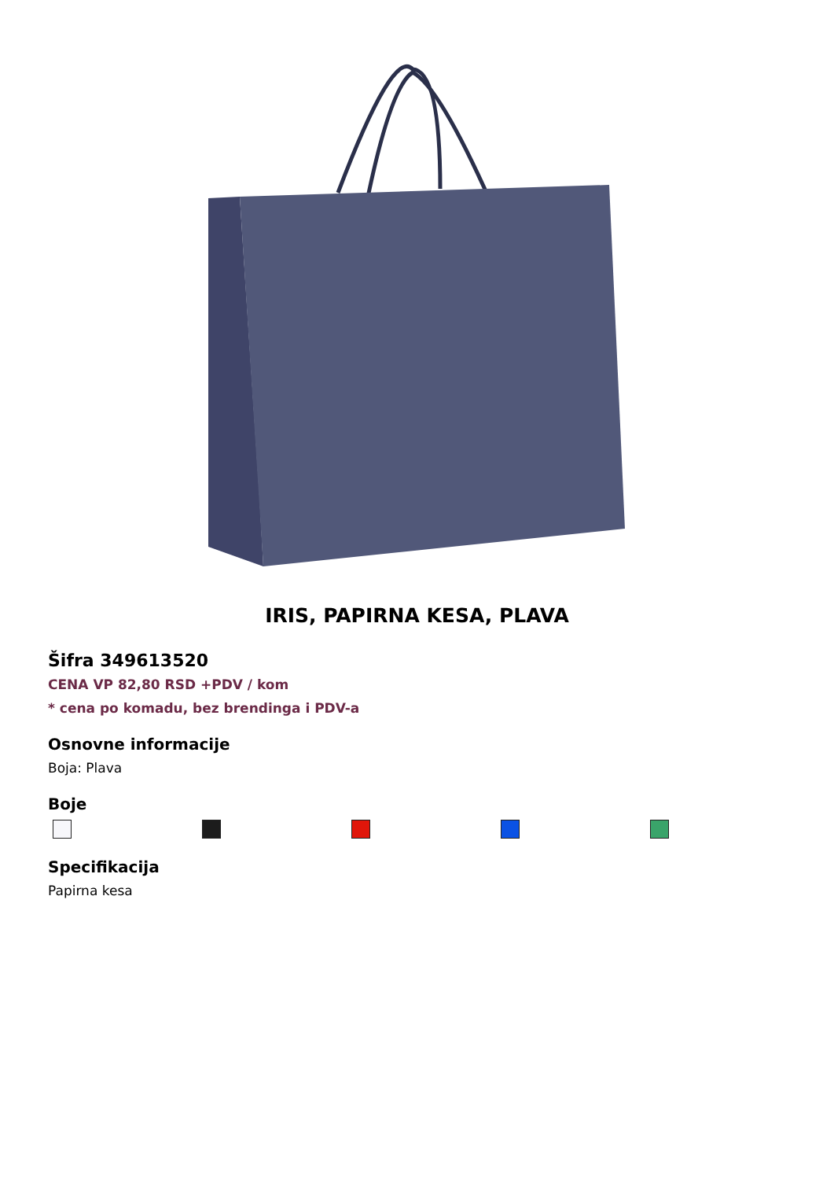IRIS, PAPIRNA KESA, PLAVA
Šifra 349613520
CENA VP 82,80 RSD +PDV / kom
* cena po komadu, bez brendinga i PDV-a
Osnovne informacije
Boja: Plava
Boje
Specifikacija
Papirna kesa